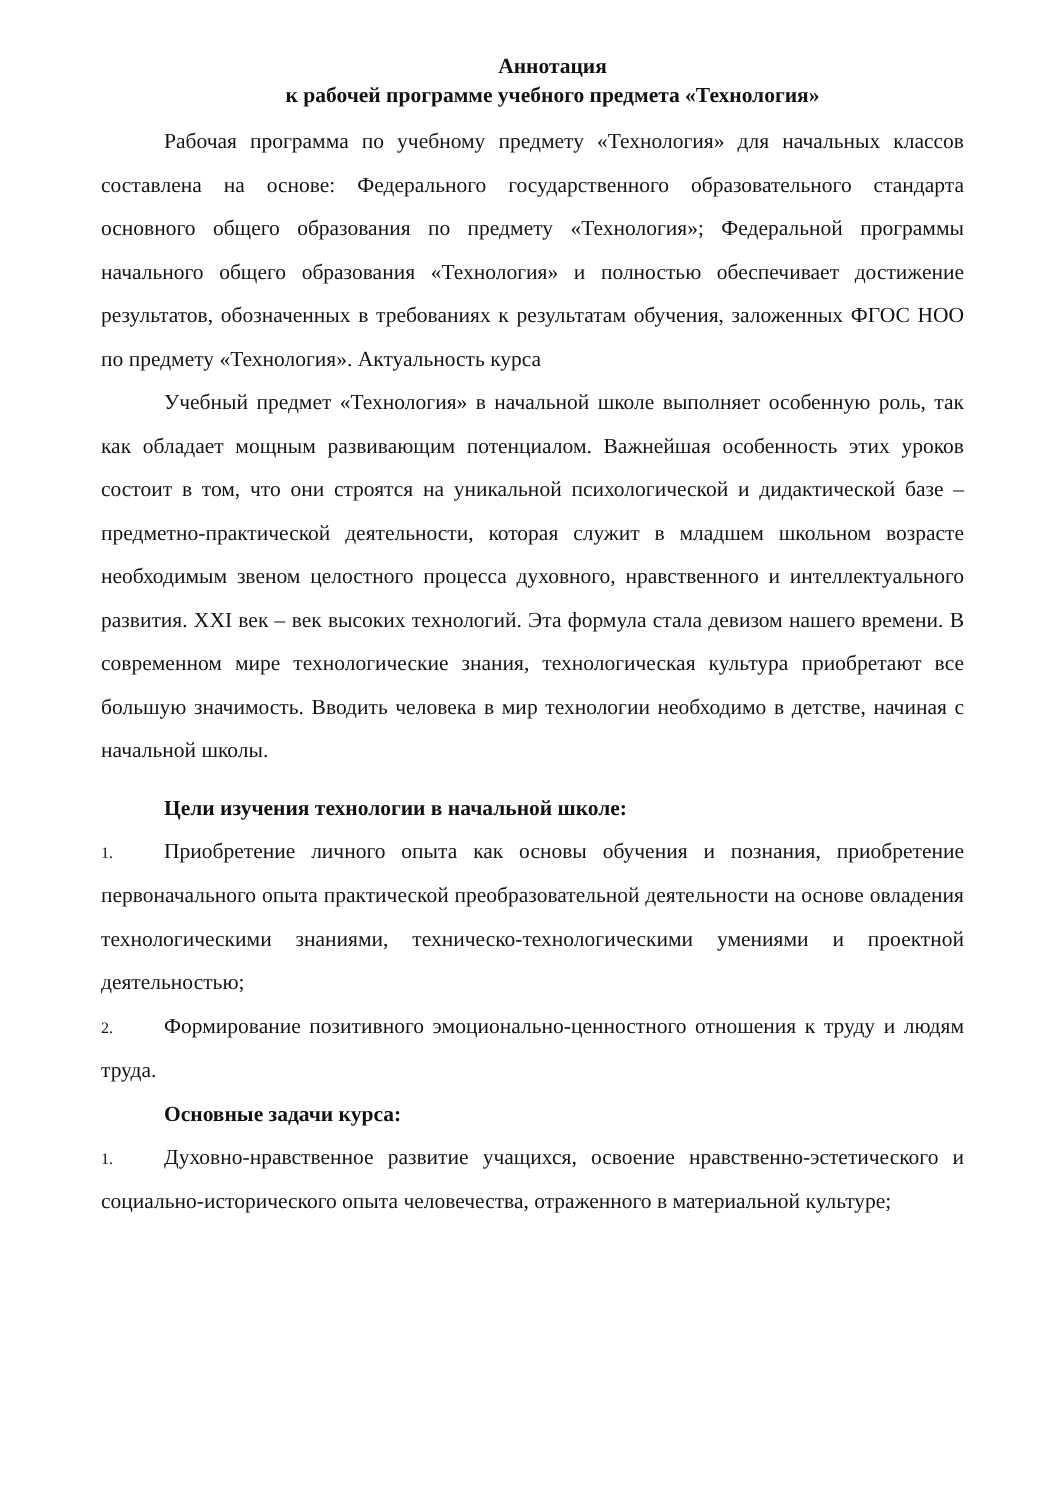Аннотация
к рабочей программе учебного предмета «Технология»
Рабочая программа по учебному предмету «Технология» для начальных классов составлена на основе: Федерального государственного образовательного стандарта основного общего образования по предмету «Технология»; Федеральной программы начального общего образования «Технология» и полностью обеспечивает достижение результатов, обозначенных в требованиях к результатам обучения, заложенных ФГОС НОО по предмету «Технология». Актуальность курса
Учебный предмет «Технология» в начальной школе выполняет особенную роль, так как обладает мощным развивающим потенциалом. Важнейшая особенность этих уроков состоит в том, что они строятся на уникальной психологической и дидактической базе – предметно-практической деятельности, которая служит в младшем школьном возрасте необходимым звеном целостного процесса духовного, нравственного и интеллектуального развития. XXI век – век высоких технологий. Эта формула стала девизом нашего времени. В современном мире технологические знания, технологическая культура приобретают все большую значимость. Вводить человека в мир технологии необходимо в детстве, начиная с начальной школы.
Цели изучения технологии в начальной школе:
1. Приобретение личного опыта как основы обучения и познания, приобретение первоначального опыта практической преобразовательной деятельности на основе овладения технологическими знаниями, техническо-технологическими умениями и проектной деятельностью;
2. Формирование позитивного эмоционально-ценностного отношения к труду и людям труда.
Основные задачи курса:
1. Духовно-нравственное развитие учащихся, освоение нравственно-эстетического и социально-исторического опыта человечества, отраженного в материальной культуре;